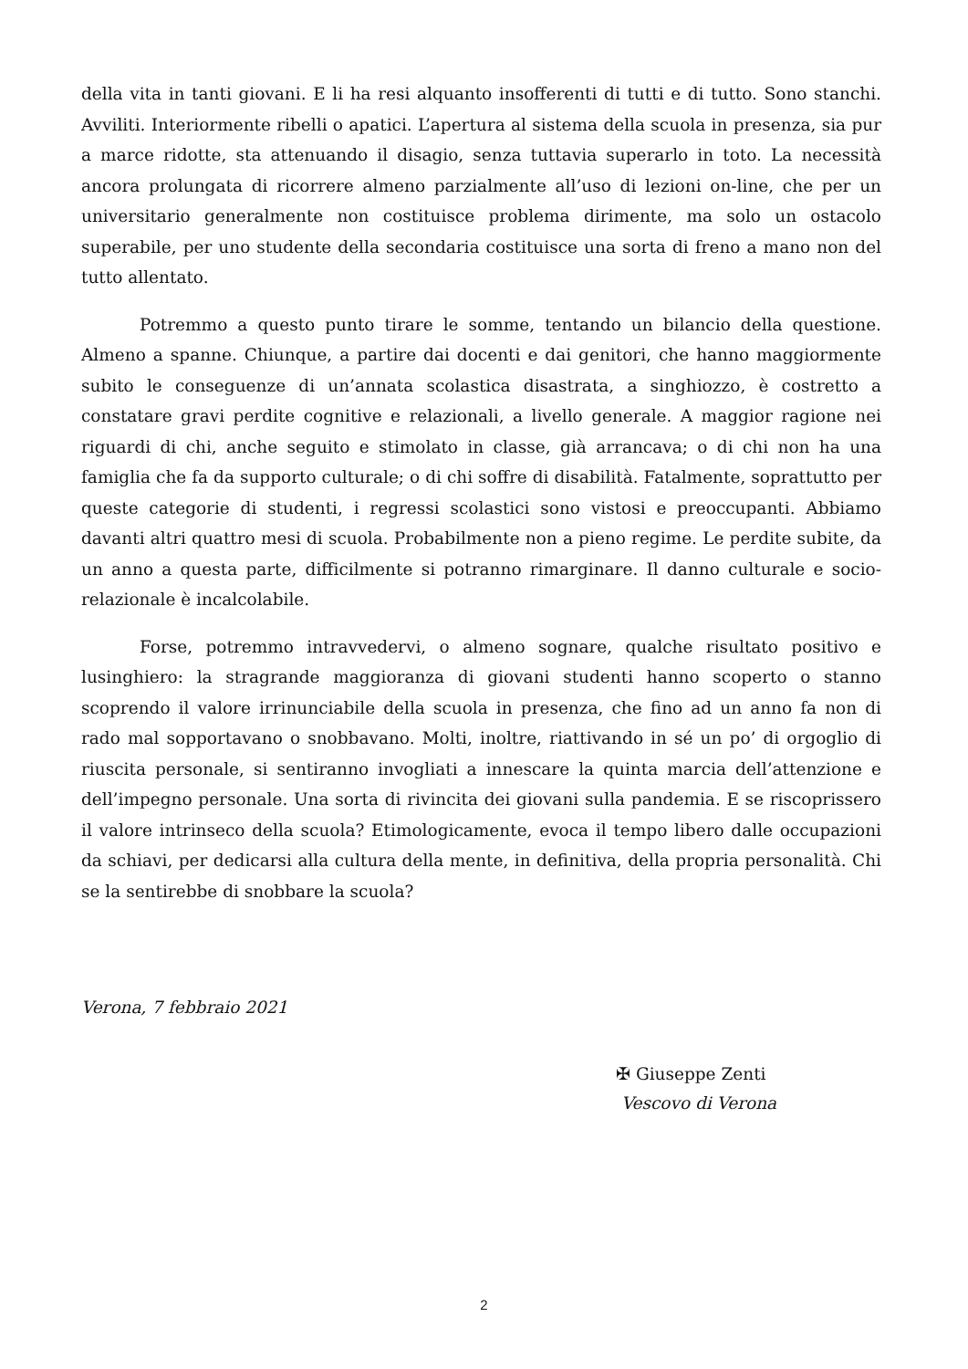della vita in tanti giovani. E li ha resi alquanto insofferenti di tutti e di tutto. Sono stanchi. Avviliti. Interiormente ribelli o apatici. L’apertura al sistema della scuola in presenza, sia pur a marce ridotte, sta attenuando il disagio, senza tuttavia superarlo in toto. La necessità ancora prolungata di ricorrere almeno parzialmente all’uso di lezioni on-line, che per un universitario generalmente non costituisce problema dirimente, ma solo un ostacolo superabile, per uno studente della secondaria costituisce una sorta di freno a mano non del tutto allentato.
Potremmo a questo punto tirare le somme, tentando un bilancio della questione. Almeno a spanne. Chiunque, a partire dai docenti e dai genitori, che hanno maggiormente subito le conseguenze di un’annata scolastica disastrata, a singhiozzo, è costretto a constatare gravi perdite cognitive e relazionali, a livello generale. A maggior ragione nei riguardi di chi, anche seguito e stimolato in classe, già arrancava; o di chi non ha una famiglia che fa da supporto culturale; o di chi soffre di disabilità. Fatalmente, soprattutto per queste categorie di studenti, i regressi scolastici sono vistosi e preoccupanti. Abbiamo davanti altri quattro mesi di scuola. Probabilmente non a pieno regime. Le perdite subite, da un anno a questa parte, difficilmente si potranno rimarginare. Il danno culturale e socio-relazionale è incalcolabile.
Forse, potremmo intravvedervi, o almeno sognare, qualche risultato positivo e lusinghiero: la stragrande maggioranza di giovani studenti hanno scoperto o stanno scoprendo il valore irrinunciabile della scuola in presenza, che fino ad un anno fa non di rado mal sopportavano o snobbavano. Molti, inoltre, riattivando in sé un po’ di orgoglio di riuscita personale, si sentiranno invogliati a innescare la quinta marcia dell’attenzione e dell’impegno personale. Una sorta di rivincita dei giovani sulla pandemia. E se riscoprissero il valore intrinseco della scuola? Etimologicamente, evoca il tempo libero dalle occupazioni da schiavi, per dedicarsi alla cultura della mente, in definitiva, della propria personalità. Chi se la sentirebbe di snobbare la scuola?
Verona, 7 febbraio 2021
✠ Giuseppe Zenti
Vescovo di Verona
2